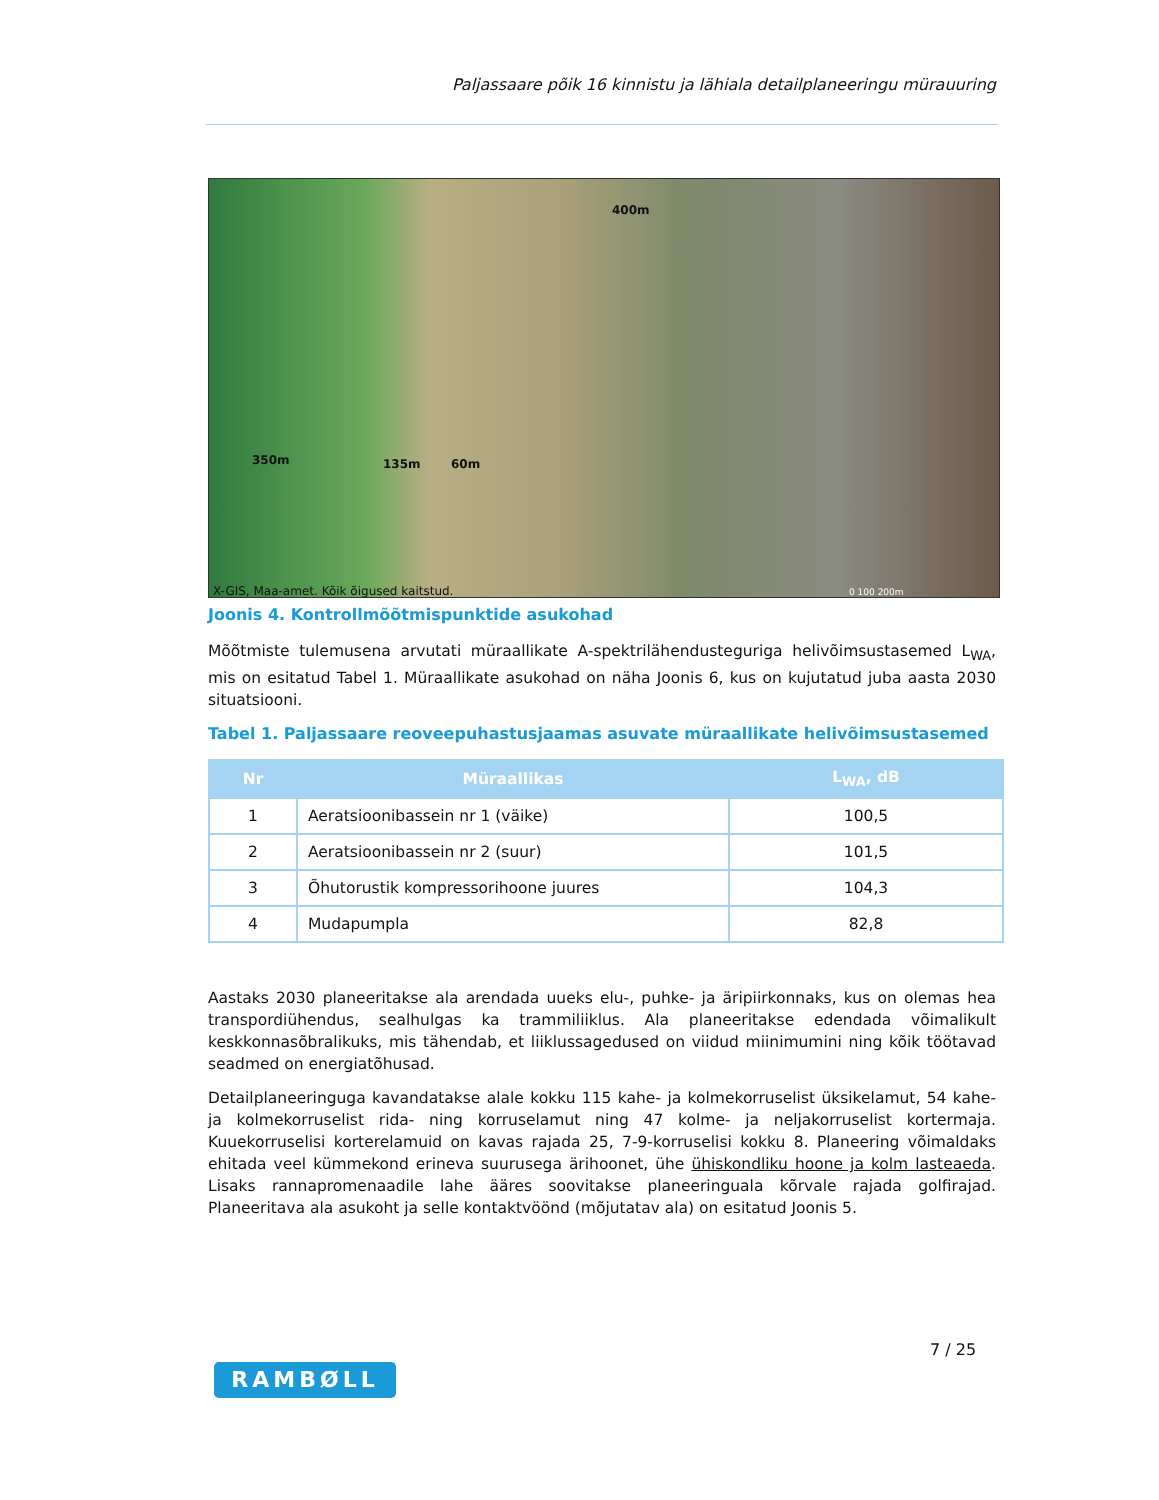Paljassaare põik 16 kinnistu ja lähiala detailplaneeringu mürauuring
400m
350m 135m 60m
X-GIS, Maa-amet. Kõik õigused kaitstud. 0 100 200m
Joonis 4. Kontrollmõõtmispunktide asukohad
Mõõtmiste tulemusena arvutati müraallikate A-spektrilähendusteguriga helivõimsustasemed L<sub>WA</sub>, mis on esitatud Tabel 1. Müraallikate asukohad on näha Joonis 6, kus on kujutatud juba aasta 2030 situatsiooni.
Tabel 1. Paljassaare reoveepuhastusjaamas asuvate müraallikate helivõimsustasemed
| Nr | Müraallikas | L<sub>WA</sub>, dB |
| --- | --- | --- |
| 1 | Aeratsioonibassein nr 1 (väike) | 100,5 |
| 2 | Aeratsioonibassein nr 2 (suur) | 101,5 |
| 3 | Õhutorustik kompressorihoone juures | 104,3 |
| 4 | Mudapumpla | 82,8 |
Aastaks 2030 planeeritakse ala arendada uueks elu-, puhke- ja äripiirkonnaks, kus on olemas hea transpordiühendus, sealhulgas ka trammiliiklus. Ala planeeritakse edendada võimalikult keskkonnasõbralikuks, mis tähendab, et liiklussagedused on viidud miinimumini ning kõik töötavad seadmed on energiatõhusad.
Detailplaneeringuga kavandatakse alale kokku 115 kahe- ja kolmekorruselist üksikelamut, 54 kahe- ja kolmekorruselist rida- ning korruselamut ning 47 kolme- ja neljakorruselist kortermaja. Kuuekorruselisi korterelamuid on kavas rajada 25, 7-9-korruselisi kokku 8. Planeering võimaldaks ehitada veel kümmekond erineva suurusega ärihoonet, ühe ühiskondliku hoone ja kolm lasteaeda. Lisaks rannapromenaadile lahe ääres soovitakse planeeringuala kõrvale rajada golfirajad. Planeeritava ala asukoht ja selle kontaktvöönd (mõjutatav ala) on esitatud Joonis 5.
7 / 25
RAMBØLL